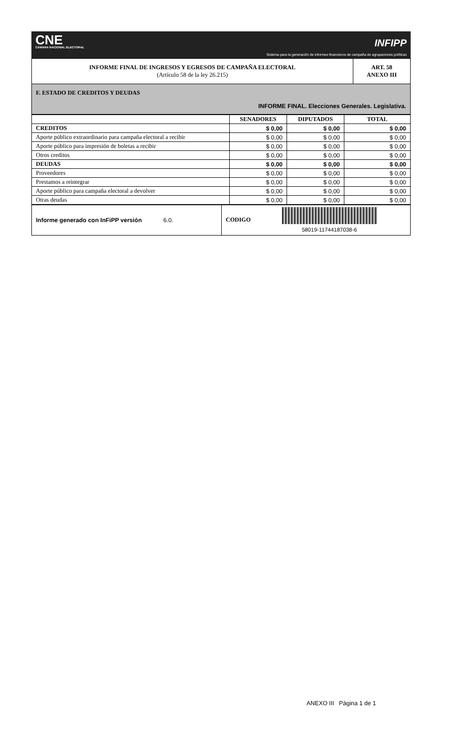CNE
CÁMARA NACIONAL ELECTORAL
INFIPP
Sistema para la generación de informes financieros de campaña de agrupaciones políticas
| INFORME FINAL DE INGRESOS Y EGRESOS DE CAMPAÑA ELECTORAL (Artículo 58 de la ley 26.215) | ART. 58 ANEXO III |
| F. ESTADO DE CREDITOS Y DEUDAS INFORME FINAL. Elecciones Generales. Legislativa. | |
| | SENADORES | DIPUTADOS | TOTAL |
| --- | --- | --- | --- |
| CREDITOS | $ 0,00 | $ 0,00 | $ 0,00 |
| Aporte público extraordinario para campaña electoral a recibir | $ 0,00 | $ 0,00 | $ 0,00 |
| Aporte público para impresión de boletas a recibir | $ 0,00 | $ 0,00 | $ 0,00 |
| Otros creditos | $ 0,00 | $ 0,00 | $ 0,00 |
| DEUDAS | $ 0,00 | $ 0,00 | $ 0,00 |
| Proveedores | $ 0,00 | $ 0,00 | $ 0,00 |
| Prestamos a reintegrar | $ 0,00 | $ 0,00 | $ 0,00 |
| Aporte público para campaña electoral a devolver | $ 0,00 | $ 0,00 | $ 0,00 |
| Otras deudas | $ 0,00 | $ 0,00 | $ 0,00 |
| Informe generado con InFiPP versión 6.0. | CODIGO 58019-11744187038-6 |
ANEXO III Página 1 de 1